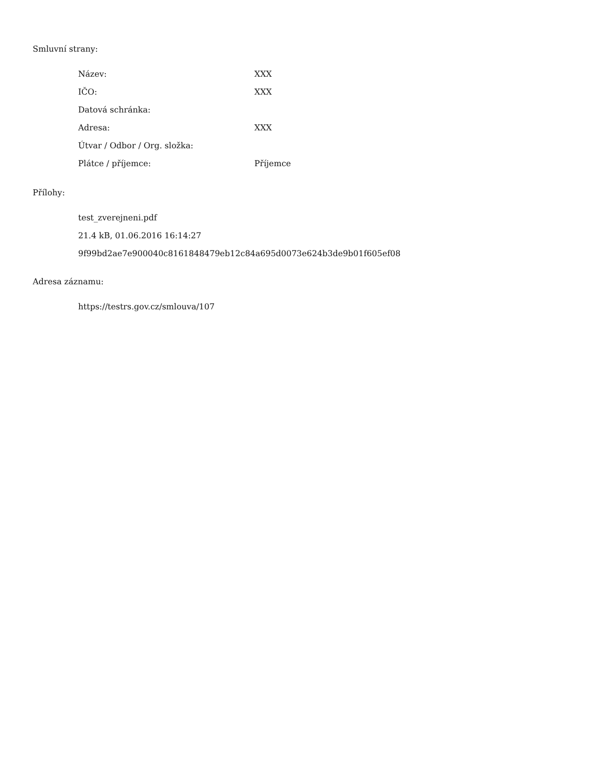Smluvní strany:
| Název: | XXX |
| IČO: | XXX |
| Datová schránka: | |
| Adresa: | XXX |
| Útvar / Odbor / Org. složka: | |
| Plátce / příjemce: | Příjemce |
Přílohy:
test_zverejneni.pdf
21.4 kB, 01.06.2016 16:14:27
9f99bd2ae7e900040c8161848479eb12c84a695d0073e624b3de9b01f605ef08
Adresa záznamu:
https://testrs.gov.cz/smlouva/107